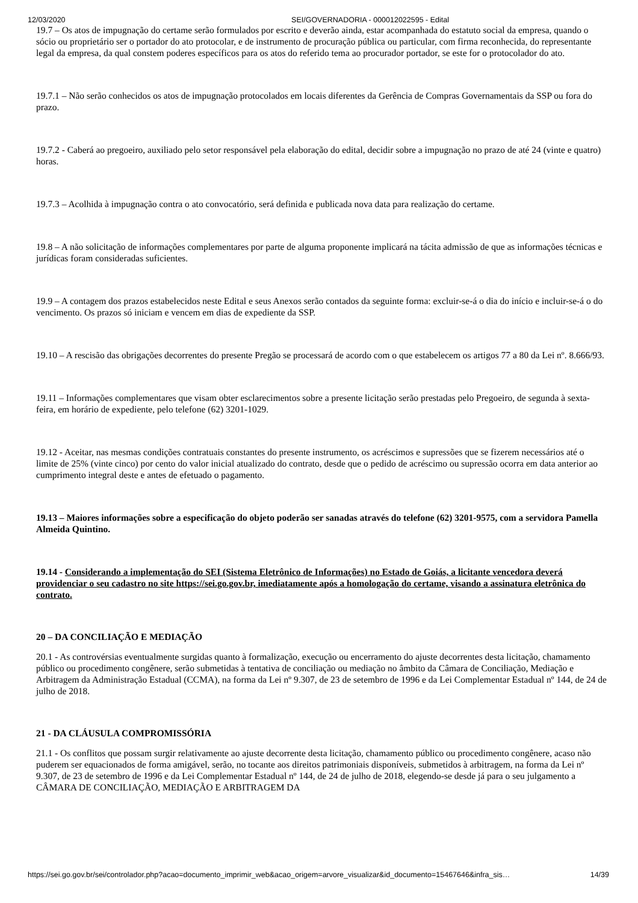12/03/2020 SEI/GOVERNADORIA - 000012022595 - Edital
19.7 – Os atos de impugnação do certame serão formulados por escrito e deverão ainda, estar acompanhada do estatuto social da empresa, quando o sócio ou proprietário ser o portador do ato protocolar, e de instrumento de procuração pública ou particular, com firma reconhecida, do representante legal da empresa, da qual constem poderes específicos para os atos do referido tema ao procurador portador, se este for o protocolador do ato.
19.7.1 – Não serão conhecidos os atos de impugnação protocolados em locais diferentes da Gerência de Compras Governamentais da SSP ou fora do prazo.
19.7.2 - Caberá ao pregoeiro, auxiliado pelo setor responsável pela elaboração do edital, decidir sobre a impugnação no prazo de até 24 (vinte e quatro) horas.
19.7.3 – Acolhida à impugnação contra o ato convocatório, será definida e publicada nova data para realização do certame.
19.8 – A não solicitação de informações complementares por parte de alguma proponente implicará na tácita admissão de que as informações técnicas e jurídicas foram consideradas suficientes.
19.9 – A contagem dos prazos estabelecidos neste Edital e seus Anexos serão contados da seguinte forma: excluir-se-á o dia do início e incluir-se-á o do vencimento. Os prazos só iniciam e vencem em dias de expediente da SSP.
19.10 – A rescisão das obrigações decorrentes do presente Pregão se processará de acordo com o que estabelecem os artigos 77 a 80 da Lei nº. 8.666/93.
19.11 – Informações complementares que visam obter esclarecimentos sobre a presente licitação serão prestadas pelo Pregoeiro, de segunda à sexta-feira, em horário de expediente, pelo telefone (62) 3201-1029.
19.12 - Aceitar, nas mesmas condições contratuais constantes do presente instrumento, os acréscimos e supressões que se fizerem necessários até o limite de 25% (vinte cinco) por cento do valor inicial atualizado do contrato, desde que o pedido de acréscimo ou supressão ocorra em data anterior ao cumprimento integral deste e antes de efetuado o pagamento.
19.13 – Maiores informações sobre a especificação do objeto poderão ser sanadas através do telefone (62) 3201-9575, com a servidora Pamella Almeida Quintino.
19.14 - Considerando a implementação do SEI (Sistema Eletrônico de Informações) no Estado de Goiás, a licitante vencedora deverá providenciar o seu cadastro no site https://sei.go.gov.br, imediatamente após a homologação do certame, visando a assinatura eletrônica do contrato.
20 – DA CONCILIAÇÃO E MEDIAÇÃO
20.1 - As controvérsias eventualmente surgidas quanto à formalização, execução ou encerramento do ajuste decorrentes desta licitação, chamamento público ou procedimento congênere, serão submetidas à tentativa de conciliação ou mediação no âmbito da Câmara de Conciliação, Mediação e Arbitragem da Administração Estadual (CCMA), na forma da Lei nº 9.307, de 23 de setembro de 1996 e da Lei Complementar Estadual nº 144, de 24 de julho de 2018.
21 - DA CLÁUSULA COMPROMISSÓRIA
21.1 - Os conflitos que possam surgir relativamente ao ajuste decorrente desta licitação, chamamento público ou procedimento congênere, acaso não puderem ser equacionados de forma amigável, serão, no tocante aos direitos patrimoniais disponíveis, submetidos à arbitragem, na forma da Lei nº 9.307, de 23 de setembro de 1996 e da Lei Complementar Estadual nº 144, de 24 de julho de 2018, elegendo-se desde já para o seu julgamento a CÂMARA DE CONCILIAÇÃO, MEDIAÇÃO E ARBITRAGEM DA
https://sei.go.gov.br/sei/controlador.php?acao=documento_imprimir_web&acao_origem=arvore_visualizar&id_documento=15467646&infra_sis… 14/39